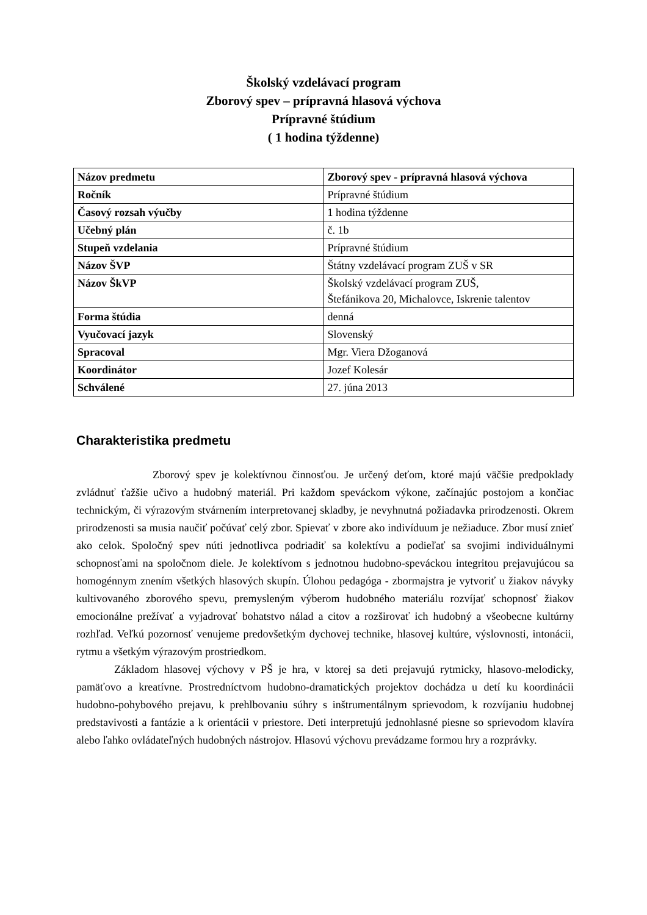Školský vzdelávací program
Zborový spev – prípravná hlasová výchova
Prípravné štúdium
( 1 hodina týždenne)
| Názov predmetu | Zborový spev - prípravná hlasová výchova |
| Ročník | Prípravné štúdium |
| Časový rozsah výučby | 1 hodina týždenne |
| Učebný plán | č. 1b |
| Stupeň vzdelania | Prípravné štúdium |
| Názov ŠVP | Štátny vzdelávací program ZUŠ v SR |
| Názov ŠkVP | Školský vzdelávací program ZUŠ, Štefánikova 20, Michalovce, Iskrenie talentov |
| Forma štúdia | denná |
| Vyučovací jazyk | Slovenský |
| Spracoval | Mgr. Viera Džoganová |
| Koordinátor | Jozef Kolesár |
| Schválené | 27. júna 2013 |
Charakteristika predmetu
Zborový spev je kolektívnou činnosťou. Je určený deťom, ktoré majú väčšie predpoklady zvládnuť ťažšie učivo a hudobný materiál. Pri každom speváckom výkone, začínajúc postojom a končiac technickým, či výrazovým stvárnením interpretovanej skladby, je nevyhnutná požiadavka prirodzenosti. Okrem prirodzenosti sa musia naučiť počúvať celý zbor. Spievať v zbore ako indivíduum je nežiaduce. Zbor musí znieť ako celok. Spoločný spev núti jednotlivca podriadiť sa kolektívu a podieľať sa svojimi individuálnymi schopnosťami na spoločnom diele. Je kolektívom s jednotnou hudobno-speváckou integritou prejavujúcou sa homogénnym znením všetkých hlasových skupín. Úlohou pedagóga - zbormajstra je vytvoriť u žiakov návyky kultivovaného zborového spevu, premysleným výberom hudobného materiálu rozvíjať schopnosť žiakov emocionálne prežívať a vyjadrovať bohatstvo nálad a citov a rozširovať ich hudobný a všeobecne kultúrny rozhľad. Veľkú pozornosť venujeme predovšetkým dychovej technike, hlasovej kultúre, výslovnosti, intonácii, rytmu a všetkým výrazovým prostriedkom.
Základom hlasovej výchovy v PŠ je hra, v ktorej sa deti prejavujú rytmicky, hlasovo-melodicky, pamäťovo a kreatívne. Prostredníctvom hudobno-dramatických projektov dochádza u detí ku koordinácii hudobno-pohybového prejavu, k prehlbovaniu súhry s inštrumentálnym sprievodom, k rozvíjaniu hudobnej predstavivosti a fantázie a k orientácii v priestore. Deti interpretujú jednohlasné piesne so sprievodom klavíra alebo ľahko ovládateľných hudobných nástrojov. Hlasovú výchovu prevádzame formou hry a rozprávky.